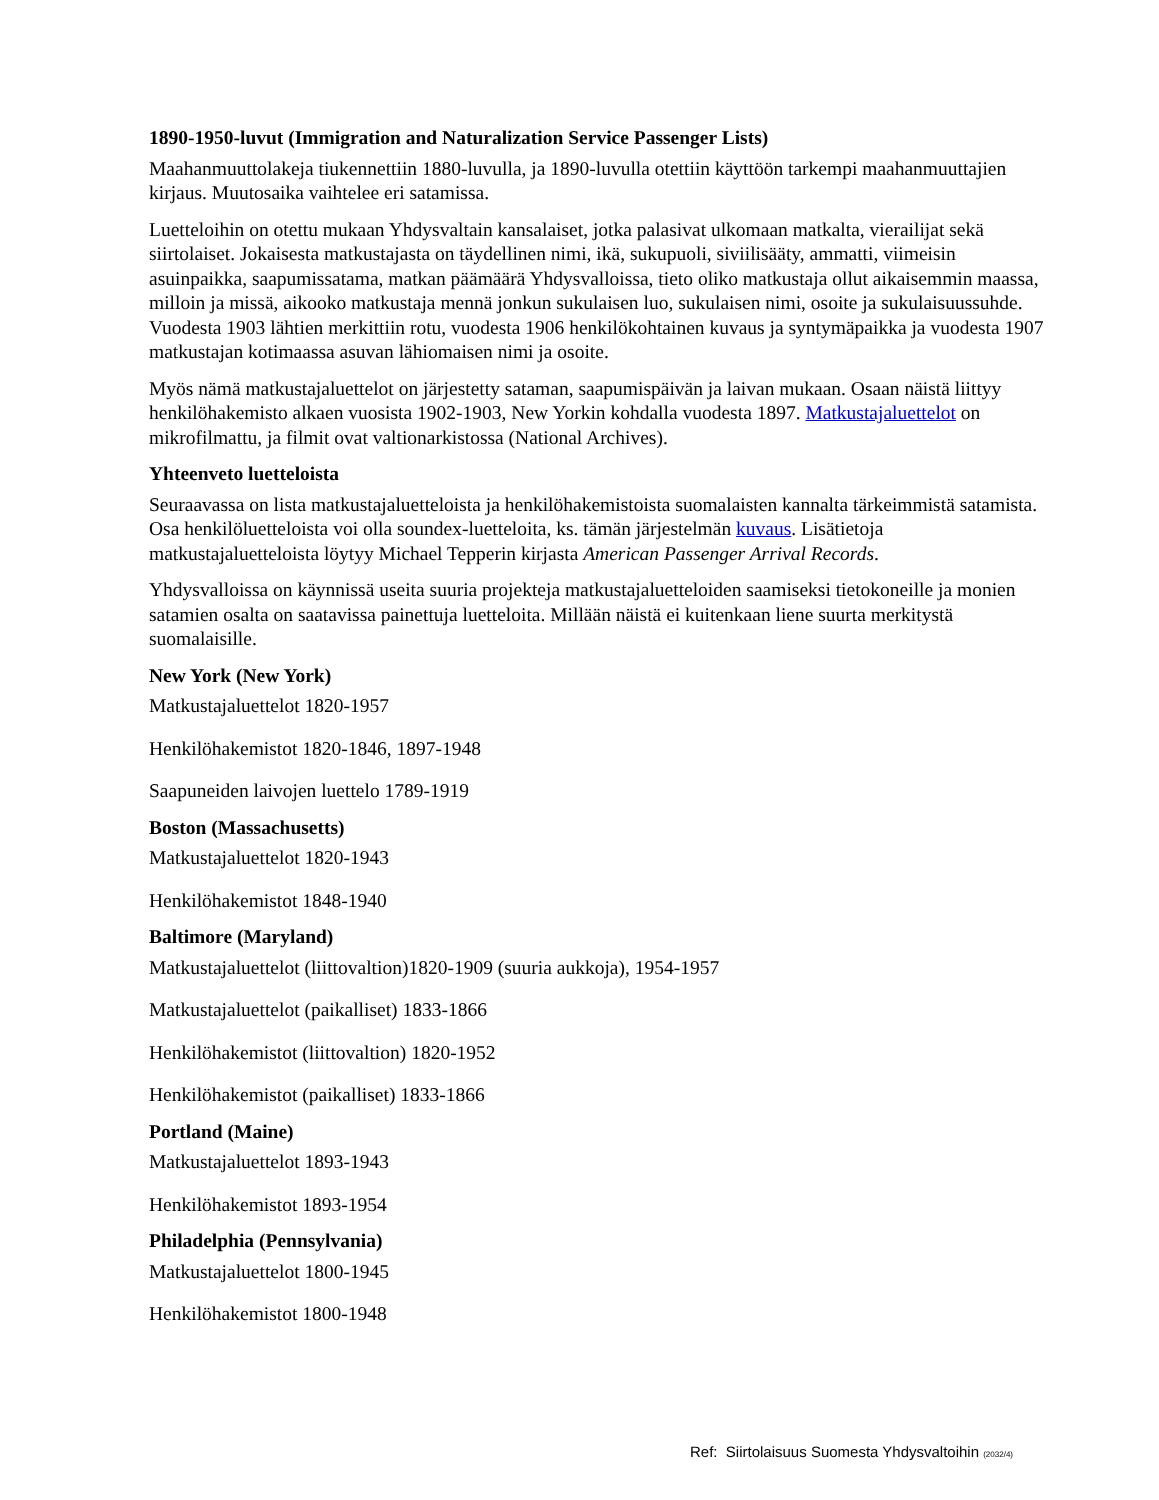1890-1950-luvut (Immigration and Naturalization Service Passenger Lists)
Maahanmuuttolakeja tiukennettiin 1880-luvulla, ja 1890-luvulla otettiin käyttöön tarkempi maahanmuuttajien kirjaus. Muutosaika vaihtelee eri satamissa.
Luetteloihin on otettu mukaan Yhdysvaltain kansalaiset, jotka palasivat ulkomaan matkalta, vierailijat sekä siirtolaiset. Jokaisesta matkustajasta on täydellinen nimi, ikä, sukupuoli, siviilisääty, ammatti, viimeisin asuinpaikka, saapumissatama, matkan päämäärä Yhdysvalloissa, tieto oliko matkustaja ollut aikaisemmin maassa, milloin ja missä, aikooko matkustaja mennä jonkun sukulaisen luo, sukulaisen nimi, osoite ja sukulaisuussuhde. Vuodesta 1903 lähtien merkittiin rotu, vuodesta 1906 henkilökohtainen kuvaus ja syntymäpaikka ja vuodesta 1907 matkustajan kotimaassa asuvan lähiomaisen nimi ja osoite.
Myös nämä matkustajaluettelot on järjestetty sataman, saapumispäivän ja laivan mukaan. Osaan näistä liittyy henkilöhakemisto alkaen vuosista 1902-1903, New Yorkin kohdalla vuodesta 1897. Matkustajaluettelot on mikrofilmattu, ja filmit ovat valtionarkistossa (National Archives).
Yhteenveto luetteloista
Seuraavassa on lista matkustajaluetteloista ja henkilöhakemistoista suomalaisten kannalta tärkeimmistä satamista. Osa henkilöluetteloista voi olla soundex-luetteloita, ks. tämän järjestelmän kuvaus. Lisätietoja matkustajaluetteloista löytyy Michael Tepperin kirjasta American Passenger Arrival Records.
Yhdysvalloissa on käynnissä useita suuria projekteja matkustajaluetteloiden saamiseksi tietokoneille ja monien satamien osalta on saatavissa painettuja luetteloita. Millään näistä ei kuitenkaan liene suurta merkitystä suomalaisille.
New York (New York)
Matkustajaluettelot 1820-1957
Henkilöhakemistot 1820-1846, 1897-1948
Saapuneiden laivojen luettelo 1789-1919
Boston (Massachusetts)
Matkustajaluettelot 1820-1943
Henkilöhakemistot 1848-1940
Baltimore (Maryland)
Matkustajaluettelot (liittovaltion)1820-1909 (suuria aukkoja), 1954-1957
Matkustajaluettelot (paikalliset) 1833-1866
Henkilöhakemistot (liittovaltion) 1820-1952
Henkilöhakemistot (paikalliset) 1833-1866
Portland (Maine)
Matkustajaluettelot 1893-1943
Henkilöhakemistot 1893-1954
Philadelphia (Pennsylvania)
Matkustajaluettelot 1800-1945
Henkilöhakemistot 1800-1948
Ref: Siirtolaisuus Suomesta Yhdysvaltoihin (2032/4)